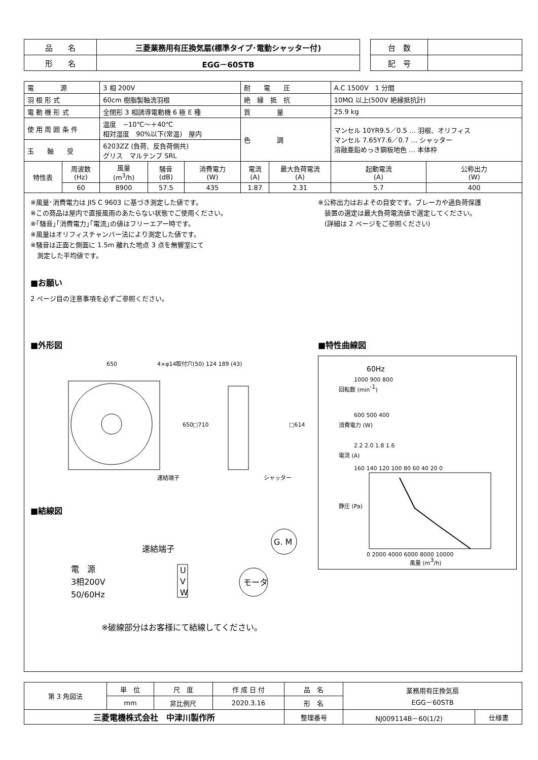| 品 名 | 三菱業務用有圧換気扇(標準タイプ･電動シャッター付) |
| 形 名 | EGG－60STB |
| 台 数 | |
| 記 号 | |
| 電 源 | | 3 相 200V | | | 耐 電 圧 | | A.C 1500V 1 分間 | |
| 羽 根 形 式 | | 60cm 樹脂製軸流羽根 | | | 絶 縁 抵 抗 | | 10MΩ 以上(500V 絶縁抵抗計) | |
| 電 動 機 形 式 | | 全閉形 3 相誘導電動機 6 極 E 種 | | | 質 量 | | 25.9 kg | |
| 使 用 周 囲 条 件 | | 温度 −10℃〜＋40℃ 相対湿度 90%以下(常温) 屋内 | | | 色 調 | | マンセル 10YR9.5／0.5 … 羽根、オリフィス マンセル 7.65Y7.6／0.7 … シャッター 溶融亜鉛めっき鋼板地色 … 本体枠 | |
| 玉 軸 受 | | 6203ZZ (負荷、反負荷側共) グリス マルテンプ SRL | | | | | | |
| 特性表 | 周波数 (Hz) | 風量 (m<sup>3</sup>/h) | 騒音 (dB) | 消費電力 (W) | 電流 (A) | 最大負荷電流 (A) | 起動電流 (A) | 公称出力 (W) |
| | 60 | 8900 | 57.5 | 435 | 1.87 | 2.31 | 5.7 | 400 |
※風量･消費電力は JIS C 9603 に基づき測定した値です。
※この商品は屋内で直接風雨のあたらない状態でご使用ください。
※｢騒音｣｢消費電力｣｢電流｣の値はフリーエアー時です。
※風量はオリフィスチャンバー法により測定した値です。
※騒音は正面と側面に 1.5m 離れた地点 3 点を無響室にて
　測定した平均値です。
※公称出力はおよその目安です。ブレーカや過負荷保護
　装置の選定は最大負荷電流値で選定してください。
　(詳細は 2 ページをご参照ください)
■お願い
2 ページ目の注意事項を必ずご参照ください。
■外形図
650
4×φ14取付穴
(50) 124 189 (43)
650
□710
□614
速結端子
シャッター
■結線図
速結端子
電　源
3相200V
50/60Hz
U
V
W
G. M
モータ
※破線部分はお客様にて結線してください。
■特性曲線図
60Hz
回転数 (min-1)
1000 900 800
消費電力 (W)
600 500 400
電流 (A)
2.2 2.0 1.8 1.6
静圧 (Pa)
160 140 120 100 80 60 40 20 0
0 2000 4000 6000 8000 10000
風量 (m3/h)
| 第 3 角図法 | 単 位 | 尺 度 | 作 成 日 付 | 品 名 | 業務用有圧換気扇 EGG－60STB | |
| | mm | 非比例尺 | 2020.3.16 | 形 名 | | |
| 三菱電機株式会社 中津川製作所 | | | | 整理番号 | NJ009114B－60(1/2) | 仕様書 |